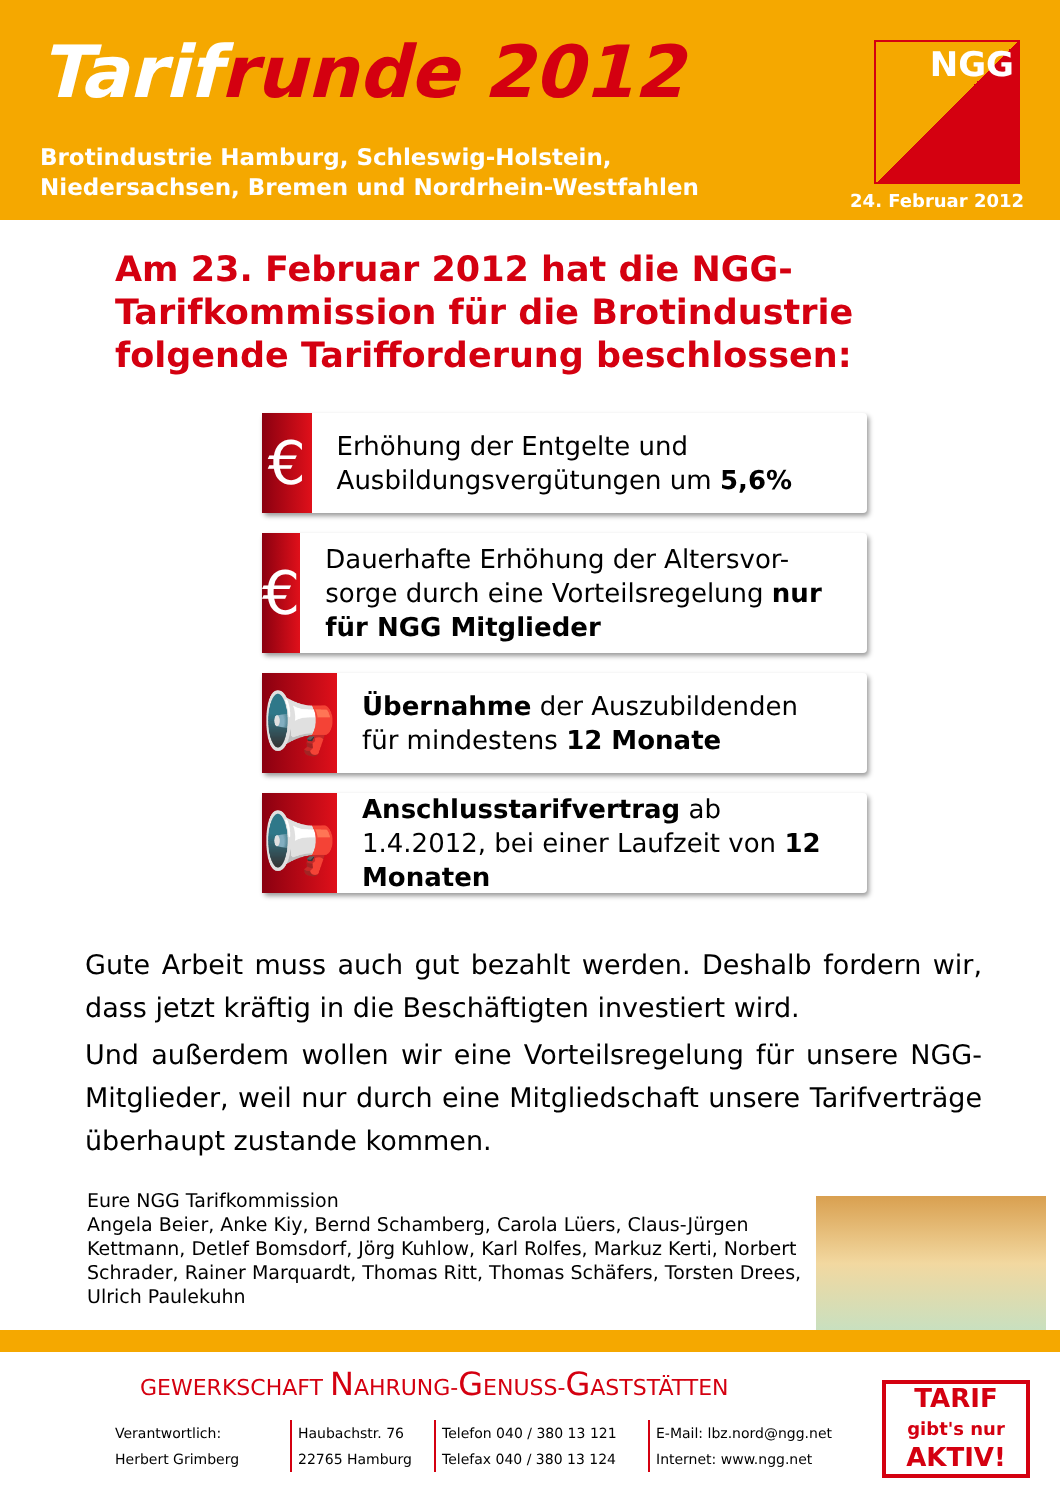Tarifrunde 2012
Brotindustrie Hamburg, Schleswig-Holstein,
Niedersachsen, Bremen und Nordrhein-Westfahlen
NGG
24. Februar 2012
Am 23. Februar 2012 hat die NGG-Tarifkommission für die Brotindustrie folgende Tarifforderung beschlossen:
€
Erhöhung der Entgelte und Ausbildungsvergütungen um 5,6%
€
Dauerhafte Erhöhung der Altersvor-sorge durch eine Vorteilsregelung nur für NGG Mitglieder
📢
Übernahme der Auszubildenden für mindestens 12 Monate
📢
Anschlusstarifvertrag ab 1.4.2012, bei einer Laufzeit von 12 Monaten
Gute Arbeit muss auch gut bezahlt werden. Deshalb fordern wir, dass jetzt kräftig in die Beschäftigten investiert wird.
Und außerdem wollen wir eine Vorteilsregelung für unsere NGG-Mitglieder, weil nur durch eine Mitgliedschaft unsere Tarifverträge überhaupt zustande kommen.
Eure NGG Tarifkommission
Angela Beier, Anke Kiy, Bernd Schamberg, Carola Lüers, Claus-Jürgen Kettmann, Detlef Bomsdorf, Jörg Kuhlow, Karl Rolfes, Markuz Kerti, Norbert Schrader, Rainer Marquardt, Thomas Ritt, Thomas Schäfers, Torsten Drees, Ulrich Paulekuhn
GEWERKSCHAFT NAHRUNG-GENUSS-GASTSTÄTTEN
Verantwortlich:
Herbert Grimberg
Haubachstr. 76
22765 Hamburg
Telefon 040 / 380 13 121
Telefax 040 / 380 13 124
E-Mail: lbz.nord@ngg.net
Internet: www.ngg.net
TARIF
gibt's nur
AKTIV!